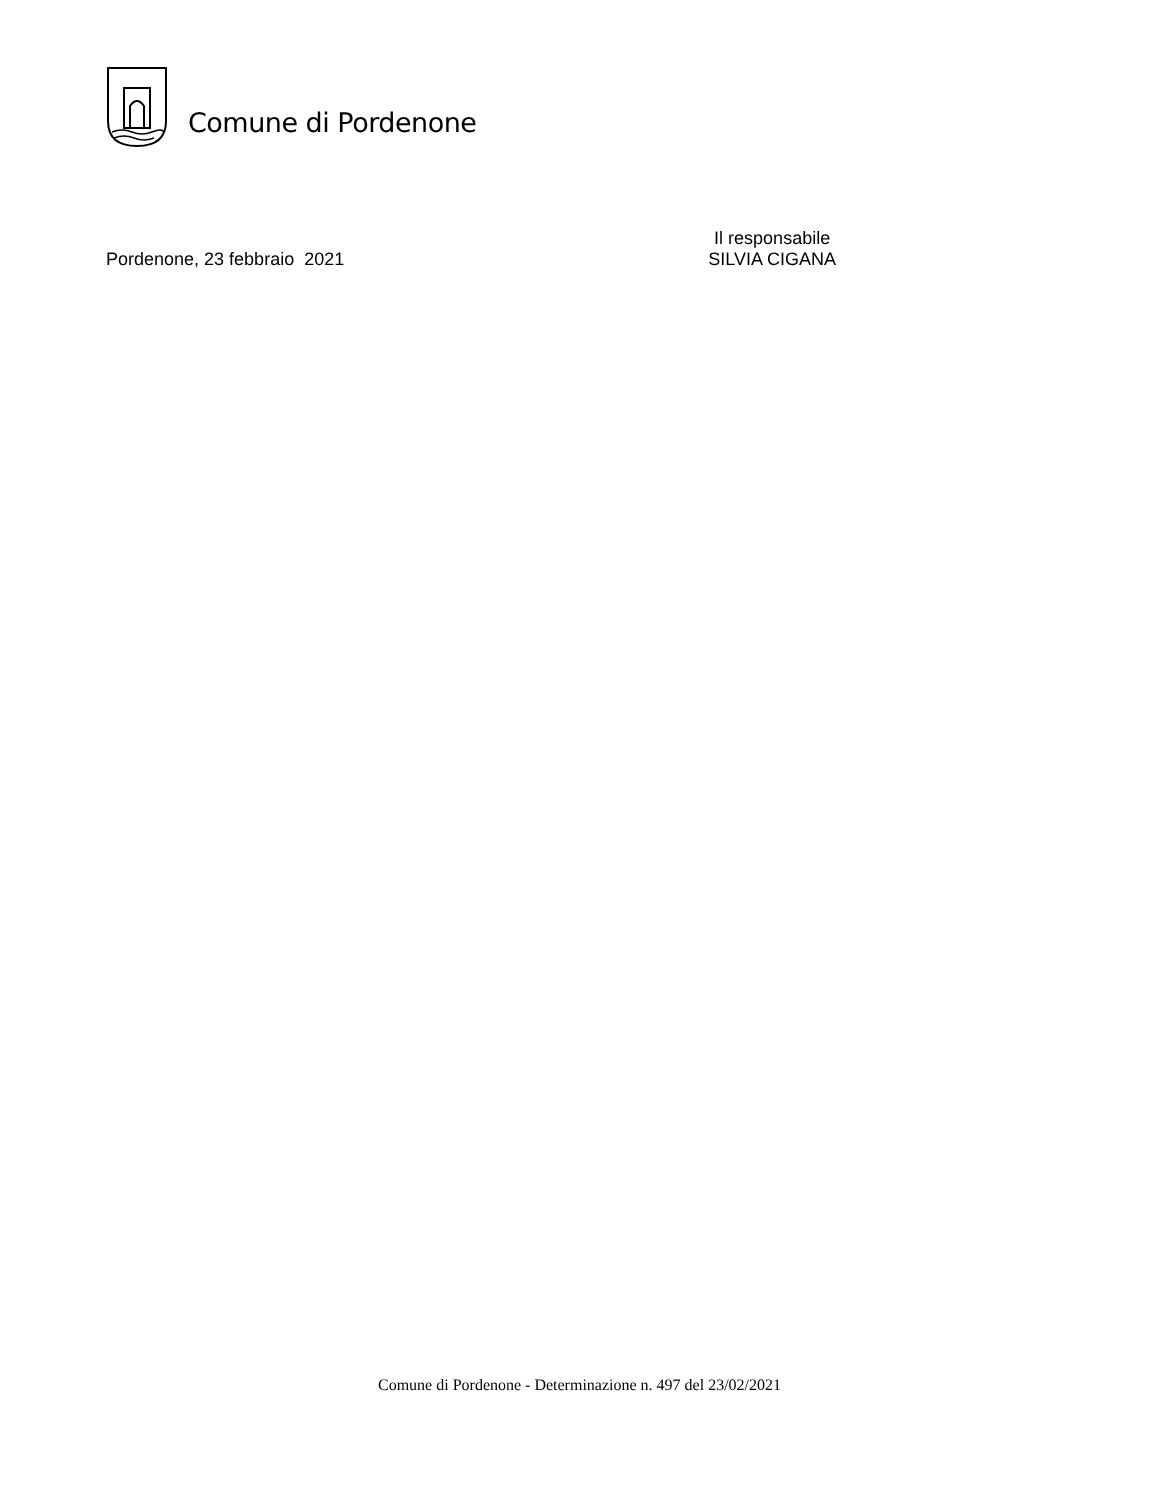Comune di Pordenone
Pordenone, 23 febbraio 2021
Il responsabile
SILVIA CIGANA
Comune di Pordenone - Determinazione n. 497 del 23/02/2021